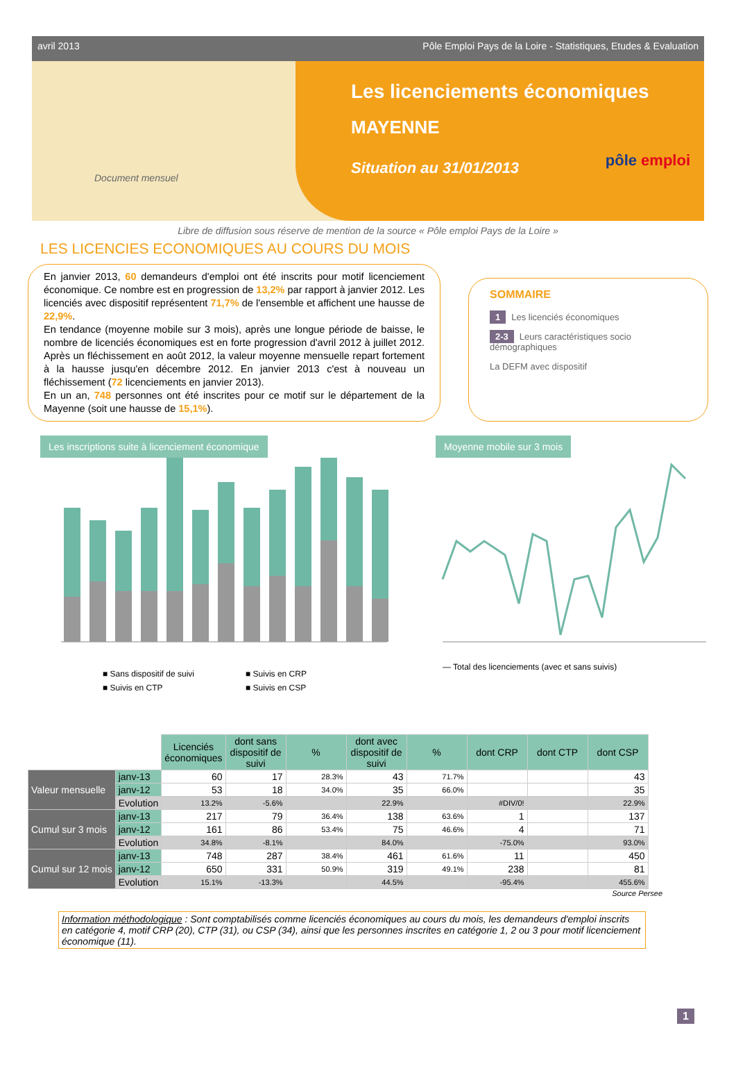avril 2013 Pôle Emploi Pays de la Loire - Statistiques, Etudes & Evaluation
Document mensuel
Les licenciements économiques
MAYENNE
Situation au 31/01/2013
pôle emploi
Libre de diffusion sous réserve de mention de la source « Pôle emploi Pays de la Loire »
LES LICENCIES ECONOMIQUES AU COURS DU MOIS
En janvier 2013, 60 demandeurs d'emploi ont été inscrits pour motif licenciement économique. Ce nombre est en progression de 13,2% par rapport à janvier 2012. Les licenciés avec dispositif représentent 71,7% de l'ensemble et affichent une hausse de 22,9%.
En tendance (moyenne mobile sur 3 mois), après une longue période de baisse, le nombre de licenciés économiques est en forte progression d'avril 2012 à juillet 2012. Après un fléchissement en août 2012, la valeur moyenne mensuelle repart fortement à la hausse jusqu'en décembre 2012. En janvier 2013 c'est à nouveau un fléchissement (72 licenciements en janvier 2013).
En un an, 748 personnes ont été inscrites pour ce motif sur le département de la Mayenne (soit une hausse de 15,1%).
SOMMAIRE
1 Les licenciés économiques
2-3 Leurs caractéristiques socio démographiques
La DEFM avec dispositif
Les inscriptions suite à licenciement économique
■ Sans dispositif de suivi ■ Suivis en CRP ■ Suivis en CTP ■ Suivis en CSP
Moyenne mobile sur 3 mois
— Total des licenciements (avec et sans suivis)
| | | Licenciés économiques | dont sans dispositif de suivi | % | dont avec dispositif de suivi | % | dont CRP | dont CTP | dont CSP |
| Valeur mensuelle | janv-13 | 60 | 17 | 28.3% | 43 | 71.7% | | | 43 |
| | janv-12 | 53 | 18 | 34.0% | 35 | 66.0% | | | 35 |
| | Evolution | 13.2% | -5.6% | | 22.9% | | #DIV/0! | | 22.9% |
| Cumul sur 3 mois | janv-13 | 217 | 79 | 36.4% | 138 | 63.6% | 1 | | 137 |
| | janv-12 | 161 | 86 | 53.4% | 75 | 46.6% | 4 | | 71 |
| | Evolution | 34.8% | -8.1% | | 84.0% | | -75.0% | | 93.0% |
| Cumul sur 12 mois | janv-13 | 748 | 287 | 38.4% | 461 | 61.6% | 11 | | 450 |
| | janv-12 | 650 | 331 | 50.9% | 319 | 49.1% | 238 | | 81 |
| | Evolution | 15.1% | -13.3% | | 44.5% | | -95.4% | | 455.6% |
Source Persee
Information méthodologique : Sont comptabilisés comme licenciés économiques au cours du mois, les demandeurs d'emploi inscrits en catégorie 4, motif CRP (20), CTP (31), ou CSP (34), ainsi que les personnes inscrites en catégorie 1, 2 ou 3 pour motif licenciement économique (11).
1